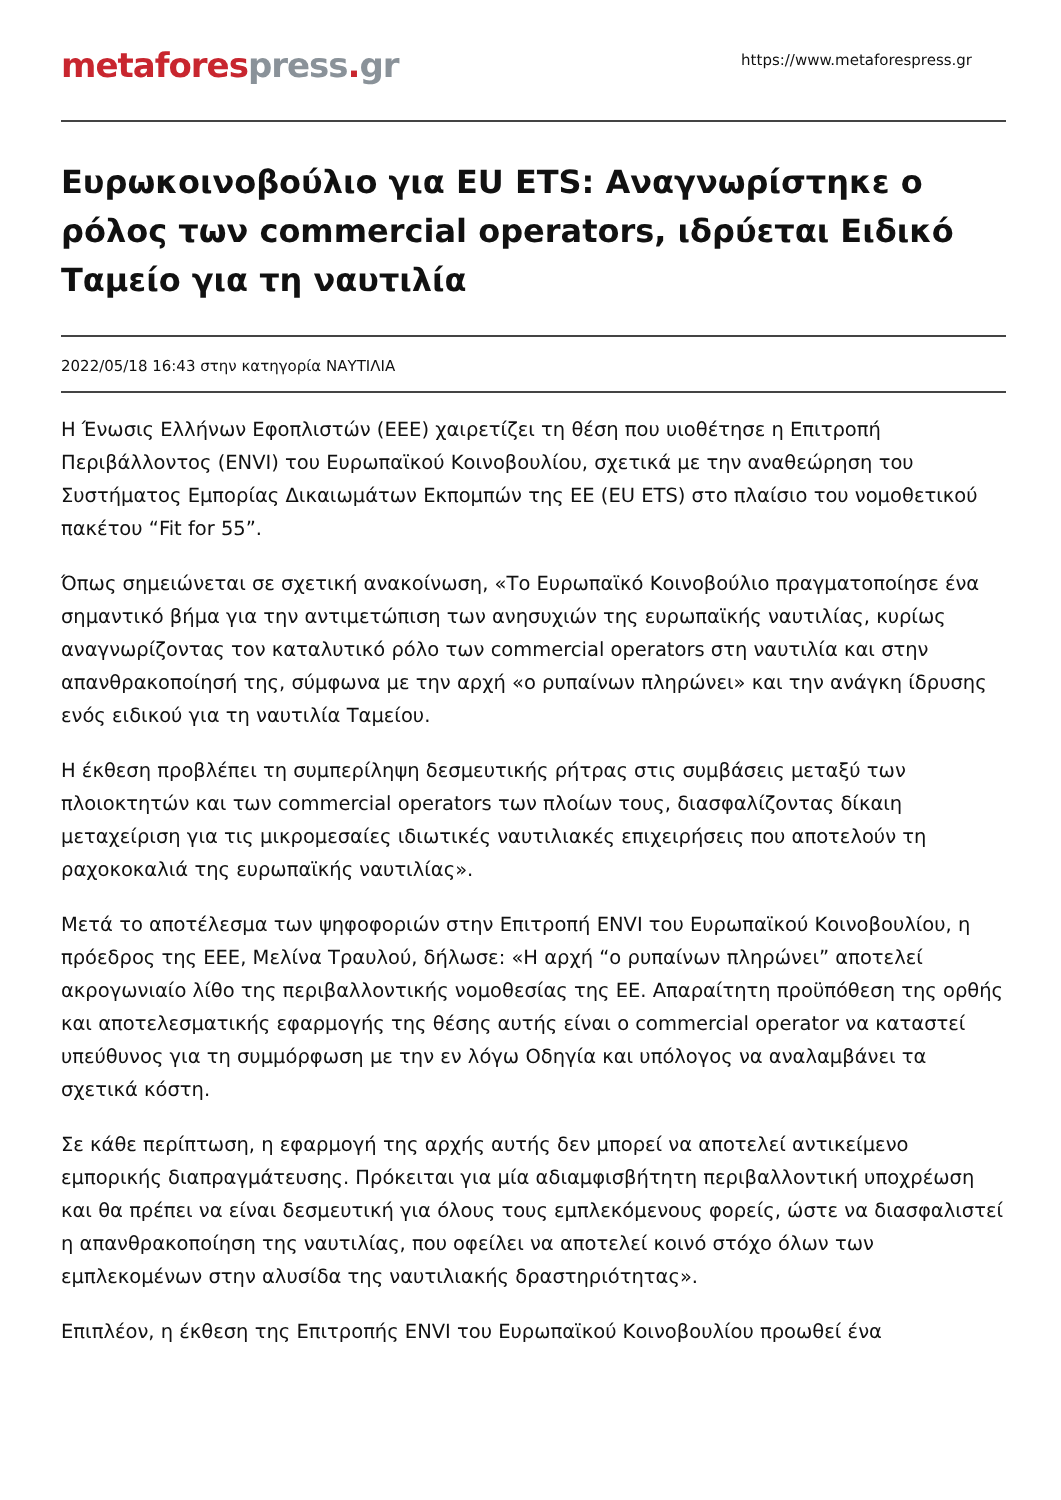metafores press. gr
https://www.metaforespress.gr
Ευρωκοινοβούλιο για EU ETS: Αναγνωρίστηκε ο ρόλος των commercial operators, ιδρύεται Ειδικό Ταμείο για τη ναυτιλία
2022/05/18 16:43 στην κατηγορία ΝΑΥΤΙΛΙΑ
Η Ένωσις Ελλήνων Εφοπλιστών (ΕΕΕ) χαιρετίζει τη θέση που υιοθέτησε η Επιτροπή Περιβάλλοντος (ENVI) του Ευρωπαϊκού Κοινοβουλίου, σχετικά με την αναθεώρηση του Συστήματος Εμπορίας Δικαιωμάτων Εκπομπών της ΕΕ (EU ETS) στο πλαίσιο του νομοθετικού πακέτου “Fit for 55”.
Όπως σημειώνεται σε σχετική ανακοίνωση, «Το Ευρωπαϊκό Κοινοβούλιο πραγματοποίησε ένα σημαντικό βήμα για την αντιμετώπιση των ανησυχιών της ευρωπαϊκής ναυτιλίας, κυρίως αναγνωρίζοντας τον καταλυτικό ρόλο των commercial operators στη ναυτιλία και στην απανθρακοποίησή της, σύμφωνα με την αρχή «ο ρυπαίνων πληρώνει» και την ανάγκη ίδρυσης ενός ειδικού για τη ναυτιλία Ταμείου.
Η έκθεση προβλέπει τη συμπερίληψη δεσμευτικής ρήτρας στις συμβάσεις μεταξύ των πλοιοκτητών και των commercial operators των πλοίων τους, διασφαλίζοντας δίκαιη μεταχείριση για τις μικρομεσαίες ιδιωτικές ναυτιλιακές επιχειρήσεις που αποτελούν τη ραχοκοκαλιά της ευρωπαϊκής ναυτιλίας».
Μετά το αποτέλεσμα των ψηφοφοριών στην Επιτροπή ENVI του Ευρωπαϊκού Κοινοβουλίου, η πρόεδρος της ΕΕΕ, Μελίνα Τραυλού, δήλωσε: «Η αρχή “ο ρυπαίνων πληρώνει” αποτελεί ακρογωνιαίο λίθο της περιβαλλοντικής νομοθεσίας της ΕΕ. Απαραίτητη προϋπόθεση της ορθής και αποτελεσματικής εφαρμογής της θέσης αυτής είναι ο commercial operator να καταστεί υπεύθυνος για τη συμμόρφωση με την εν λόγω Οδηγία και υπόλογος να αναλαμβάνει τα σχετικά κόστη.
Σε κάθε περίπτωση, η εφαρμογή της αρχής αυτής δεν μπορεί να αποτελεί αντικείμενο εμπορικής διαπραγμάτευσης. Πρόκειται για μία αδιαμφισβήτητη περιβαλλοντική υποχρέωση και θα πρέπει να είναι δεσμευτική για όλους τους εμπλεκόμενους φορείς, ώστε να διασφαλιστεί η απανθρακοποίηση της ναυτιλίας, που οφείλει να αποτελεί κοινό στόχο όλων των εμπλεκομένων στην αλυσίδα της ναυτιλιακής δραστηριότητας».
Επιπλέον, η έκθεση της Επιτροπής ENVI του Ευρωπαϊκού Κοινοβουλίου προωθεί ένα